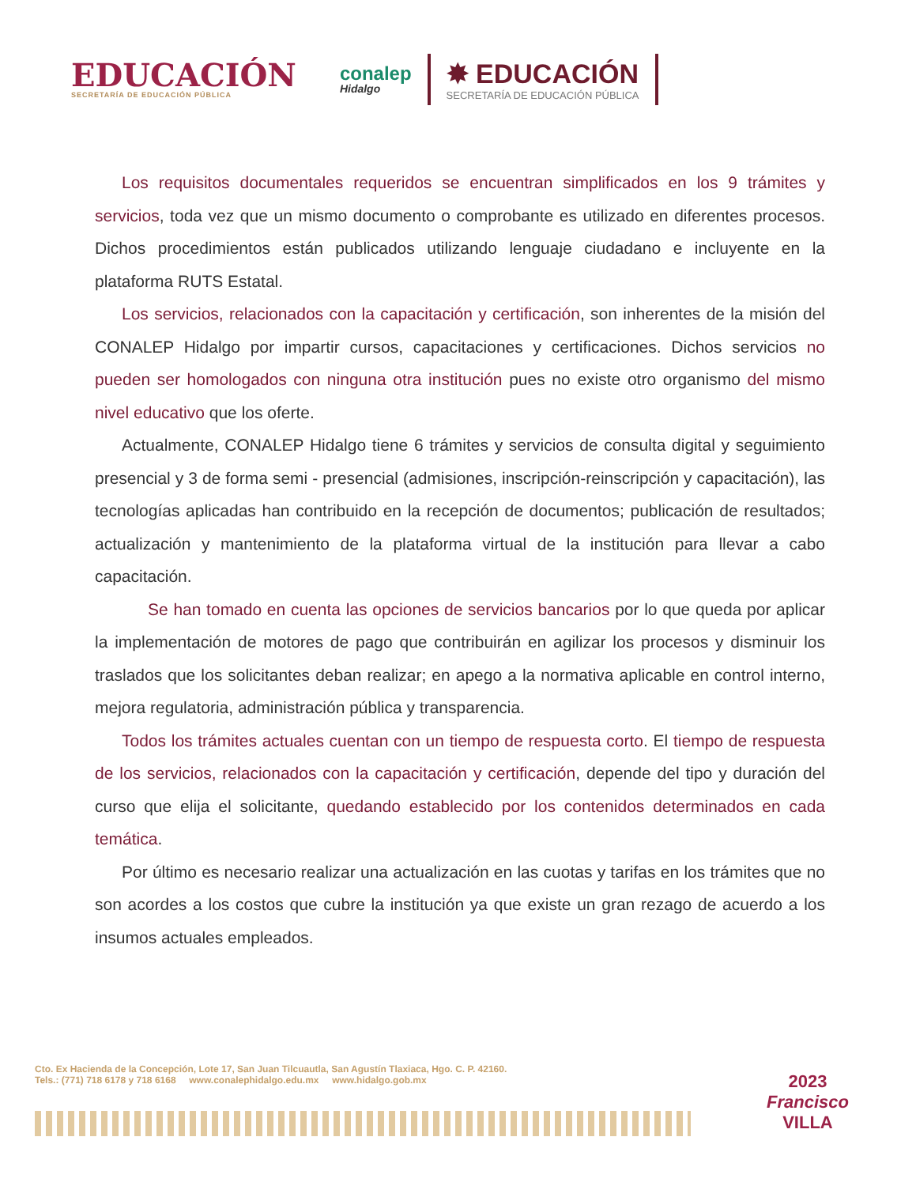EDUCACIÓN
SECRETARÍA DE EDUCACIÓN PÚBLICA
conalep
Hidalgo
✸ EDUCACIÓN
SECRETARÍA DE EDUCACIÓN PÚBLICA
Los requisitos documentales requeridos se encuentran simplificados en los 9 trámites y servicios, toda vez que un mismo documento o comprobante es utilizado en diferentes procesos. Dichos procedimientos están publicados utilizando lenguaje ciudadano e incluyente en la plataforma RUTS Estatal.
Los servicios, relacionados con la capacitación y certificación, son inherentes de la misión del CONALEP Hidalgo por impartir cursos, capacitaciones y certificaciones. Dichos servicios no pueden ser homologados con ninguna otra institución pues no existe otro organismo del mismo nivel educativo que los oferte.
Actualmente, CONALEP Hidalgo tiene 6 trámites y servicios de consulta digital y seguimiento presencial y 3 de forma semi - presencial (admisiones, inscripción-reinscripción y capacitación), las tecnologías aplicadas han contribuido en la recepción de documentos; publicación de resultados; actualización y mantenimiento de la plataforma virtual de la institución para llevar a cabo capacitación.
Se han tomado en cuenta las opciones de servicios bancarios por lo que queda por aplicar la implementación de motores de pago que contribuirán en agilizar los procesos y disminuir los traslados que los solicitantes deban realizar; en apego a la normativa aplicable en control interno, mejora regulatoria, administración pública y transparencia.
Todos los trámites actuales cuentan con un tiempo de respuesta corto. El tiempo de respuesta de los servicios, relacionados con la capacitación y certificación, depende del tipo y duración del curso que elija el solicitante, quedando establecido por los contenidos determinados en cada temática.
Por último es necesario realizar una actualización en las cuotas y tarifas en los trámites que no son acordes a los costos que cubre la institución ya que existe un gran rezago de acuerdo a los insumos actuales empleados.
Cto. Ex Hacienda de la Concepción, Lote 17, San Juan Tilcuautla, San Agustín Tlaxiaca, Hgo. C. P. 42160.
Tels.: (771) 718 6178 y 718 6168 www.conalephidalgo.edu.mx www.hidalgo.gob.mx
2023
Francisco
VILLA